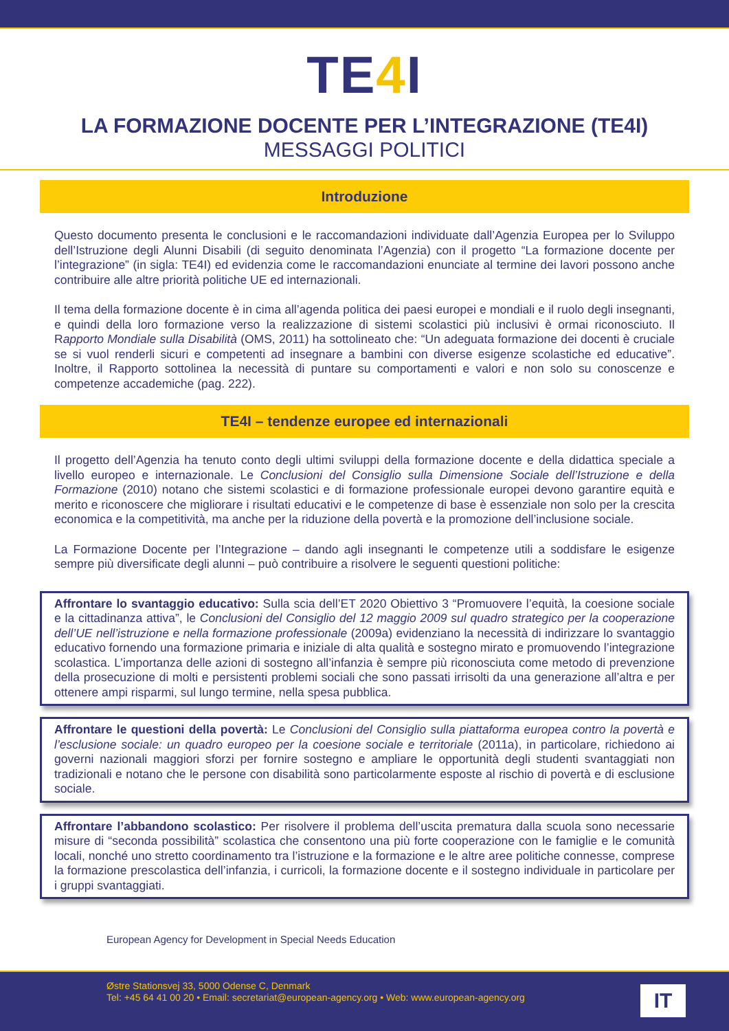TE4 I
LA FORMAZIONE DOCENTE PER L’INTEGRAZIONE (TE4I)
MESSAGGI POLITICI
Introduzione
Questo documento presenta le conclusioni e le raccomandazioni individuate dall’Agenzia Europea per lo Sviluppo dell’Istruzione degli Alunni Disabili (di seguito denominata l’Agenzia) con il progetto “La formazione docente per l’integrazione” (in sigla: TE4I) ed evidenzia come le raccomandazioni enunciate al termine dei lavori possono anche contribuire alle altre priorità politiche UE ed internazionali.
Il tema della formazione docente è in cima all’agenda politica dei paesi europei e mondiali e il ruolo degli insegnanti, e quindi della loro formazione verso la realizzazione di sistemi scolastici più inclusivi è ormai riconosciuto. Il Rapporto Mondiale sulla Disabilità (OMS, 2011) ha sottolineato che: “Un adeguata formazione dei docenti è cruciale se si vuol renderli sicuri e competenti ad insegnare a bambini con diverse esigenze scolastiche ed educative”. Inoltre, il Rapporto sottolinea la necessità di puntare su comportamenti e valori e non solo su conoscenze e competenze accademiche (pag. 222).
TE4I – tendenze europee ed internazionali
Il progetto dell’Agenzia ha tenuto conto degli ultimi sviluppi della formazione docente e della didattica speciale a livello europeo e internazionale. Le Conclusioni del Consiglio sulla Dimensione Sociale dell’Istruzione e della Formazione (2010) notano che sistemi scolastici e di formazione professionale europei devono garantire equità e merito e riconoscere che migliorare i risultati educativi e le competenze di base è essenziale non solo per la crescita economica e la competitività, ma anche per la riduzione della povertà e la promozione dell’inclusione sociale.
La Formazione Docente per l’Integrazione – dando agli insegnanti le competenze utili a soddisfare le esigenze sempre più diversificate degli alunni – può contribuire a risolvere le seguenti questioni politiche:
Affrontare lo svantaggio educativo: Sulla scia dell’ET 2020 Obiettivo 3 “Promuovere l’equità, la coesione sociale e la cittadinanza attiva”, le Conclusioni del Consiglio del 12 maggio 2009 sul quadro strategico per la cooperazione dell’UE nell’istruzione e nella formazione professionale (2009a) evidenziano la necessità di indirizzare lo svantaggio educativo fornendo una formazione primaria e iniziale di alta qualità e sostegno mirato e promuovendo l’integrazione scolastica. L’importanza delle azioni di sostegno all’infanzia è sempre più riconosciuta come metodo di prevenzione della prosecuzione di molti e persistenti problemi sociali che sono passati irrisolti da una generazione all’altra e per ottenere ampi risparmi, sul lungo termine, nella spesa pubblica.
Affrontare le questioni della povertà: Le Conclusioni del Consiglio sulla piattaforma europea contro la povertà e l’esclusione sociale: un quadro europeo per la coesione sociale e territoriale (2011a), in particolare, richiedono ai governi nazionali maggiori sforzi per fornire sostegno e ampliare le opportunità degli studenti svantaggiati non tradizionali e notano che le persone con disabilità sono particolarmente esposte al rischio di povertà e di esclusione sociale.
Affrontare l’abbandono scolastico: Per risolvere il problema dell’uscita prematura dalla scuola sono necessarie misure di “seconda possibilità” scolastica che consentono una più forte cooperazione con le famiglie e le comunità locali, nonché uno stretto coordinamento tra l’istruzione e la formazione e le altre aree politiche connesse, comprese la formazione prescolastica dell’infanzia, i curricoli, la formazione docente e il sostegno individuale in particolare per i gruppi svantaggiati.
European Agency for Development in Special Needs Education
Østre Stationsvej 33, 5000 Odense C, Denmark
Tel: +45 64 41 00 20 • Email: secretariat@european-agency.org • Web: www.european-agency.org
IT